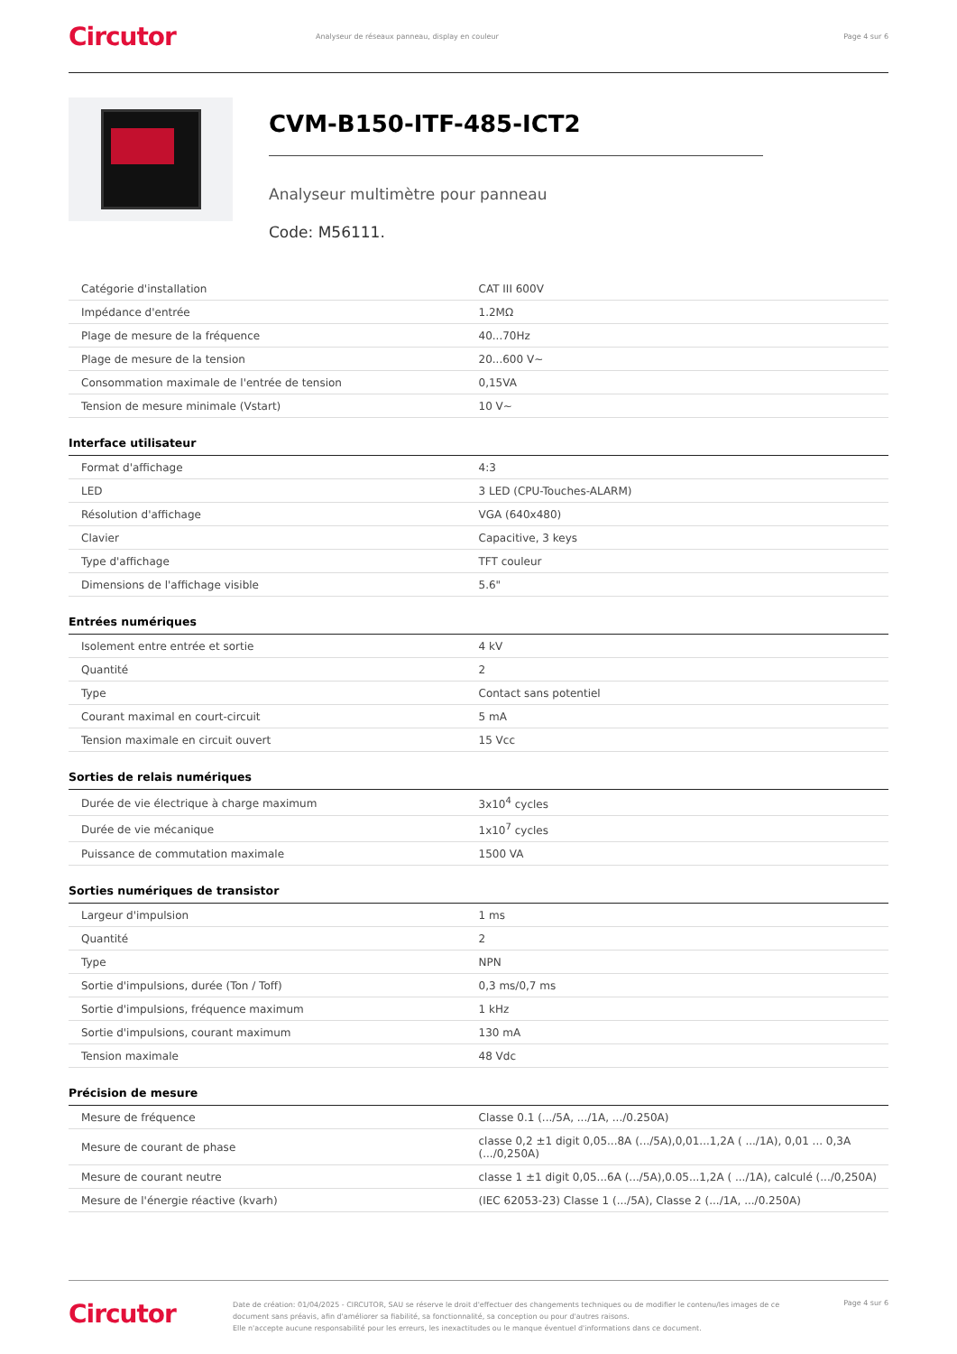Circutor
Analyseur de réseaux panneau, display en couleur
Page 4 sur 6
CVM-B150-ITF-485-ICT2
Analyseur multimètre pour panneau
Code: M56111.
| Catégorie d'installation | CAT III 600V |
| Impédance d'entrée | 1.2MΩ |
| Plage de mesure de la fréquence | 40...70Hz |
| Plage de mesure de la tension | 20...600 V~ |
| Consommation maximale de l'entrée de tension | 0,15VA |
| Tension de mesure minimale (Vstart) | 10 V~ |
Interface utilisateur
| Format d'affichage | 4:3 |
| LED | 3 LED (CPU-Touches-ALARM) |
| Résolution d'affichage | VGA (640x480) |
| Clavier | Capacitive, 3 keys |
| Type d'affichage | TFT couleur |
| Dimensions de l'affichage visible | 5.6" |
Entrées numériques
| Isolement entre entrée et sortie | 4 kV |
| Quantité | 2 |
| Type | Contact sans potentiel |
| Courant maximal en court-circuit | 5 mA |
| Tension maximale en circuit ouvert | 15 Vcc |
Sorties de relais numériques
| Durée de vie électrique à charge maximum | 3x10<sup>4</sup> cycles |
| Durée de vie mécanique | 1x10<sup>7</sup> cycles |
| Puissance de commutation maximale | 1500 VA |
Sorties numériques de transistor
| Largeur d'impulsion | 1 ms |
| Quantité | 2 |
| Type | NPN |
| Sortie d'impulsions, durée (Ton / Toff) | 0,3 ms/0,7 ms |
| Sortie d'impulsions, fréquence maximum | 1 kHz |
| Sortie d'impulsions, courant maximum | 130 mA |
| Tension maximale | 48 Vdc |
Précision de mesure
| Mesure de fréquence | Classe 0.1 (.../5A, .../1A, .../0.250A) |
| Mesure de courant de phase | classe 0,2 ±1 digit 0,05...8A (.../5A),0,01...1,2A ( .../1A), 0,01 ... 0,3A (.../0,250A) |
| Mesure de courant neutre | classe 1 ±1 digit 0,05...6A (.../5A),0.05...1,2A ( .../1A), calculé (.../0,250A) |
| Mesure de l'énergie réactive (kvarh) | (IEC 62053-23) Classe 1 (.../5A), Classe 2 (.../1A, .../0.250A) |
Circutor
Date de création: 01/04/2025 - CIRCUTOR, SAU se réserve le droit d'effectuer des changements techniques ou de modifier le contenu/les images de ce document sans préavis, afin d'améliorer sa fiabilité, sa fonctionnalité, sa conception ou pour d'autres raisons.
Elle n'accepte aucune responsabilité pour les erreurs, les inexactitudes ou le manque éventuel d'informations dans ce document.
Page 4 sur 6